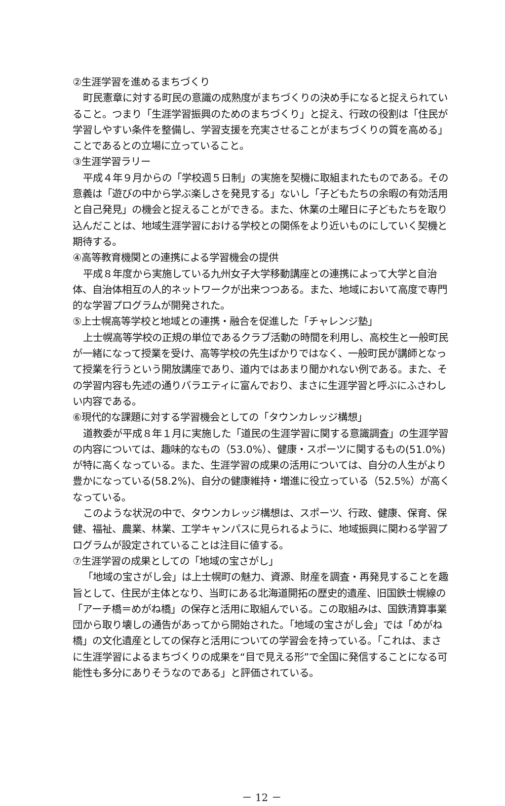②生涯学習を進めるまちづくり
町民憲章に対する町民の意識の成熟度がまちづくりの決め手になると捉えられていること。つまり「生涯学習振興のためのまちづくり」と捉え、行政の役割は「住民が学習しやすい条件を整備し、学習支援を充実させることがまちづくりの質を高める」ことであるとの立場に立っていること。
③生涯学習ラリー
平成４年９月からの「学校週５日制」の実施を契機に取組まれたものである。その意義は「遊びの中から学ぶ楽しさを発見する」ないし「子どもたちの余暇の有効活用と自己発見」の機会と捉えることができる。また、休業の土曜日に子どもたちを取り込んだことは、地域生涯学習における学校との関係をより近いものにしていく契機と期待する。
④高等教育機関との連携による学習機会の提供
平成８年度から実施している九州女子大学移動講座との連携によって大学と自治体、自治体相互の人的ネットワークが出来つつある。また、地域において高度で専門的な学習プログラムが開発された。
⑤上士幌高等学校と地域との連携・融合を促進した「チャレンジ塾」
上士幌高等学校の正規の単位であるクラブ活動の時間を利用し、高校生と一般町民が一緒になって授業を受け、高等学校の先生ばかりではなく、一般町民が講師となって授業を行うという開放講座であり、道内ではあまり聞かれない例である。また、その学習内容も先述の通りバラエティに富んでおり、まさに生涯学習と呼ぶにふさわしい内容である。
⑥現代的な課題に対する学習機会としての「タウンカレッジ構想」
道教委が平成８年１月に実施した「道民の生涯学習に関する意識調査」の生涯学習の内容については、趣味的なもの（53.0%）、健康・スポーツに関するもの(51.0%)が特に高くなっている。また、生涯学習の成果の活用については、自分の人生がより豊かになっている(58.2%)、自分の健康維持・増進に役立っている（52.5%）が高くなっている。
このような状況の中で、タウンカレッジ構想は、スポーツ、行政、健康、保育、保健、福祉、農業、林業、工学キャンパスに見られるように、地域振興に関わる学習プログラムが設定されていることは注目に値する。
⑦生涯学習の成果としての「地域の宝さがし」
「地域の宝さがし会」は上士幌町の魅力、資源、財産を調査・再発見することを趣旨として、住民が主体となり、当町にある北海道開拓の歴史的遺産、旧国鉄士幌線の「アーチ橋＝めがね橋」の保存と活用に取組んでいる。この取組みは、国鉄清算事業団から取り壊しの通告があってから開始された。「地域の宝さがし会」では「めがね橋」の文化遺産としての保存と活用についての学習会を持っている。「これは、まさに生涯学習によるまちづくりの成果を“目で見える形”で全国に発信することになる可能性も多分にありそうなのである」と評価されている。
－ 12 －